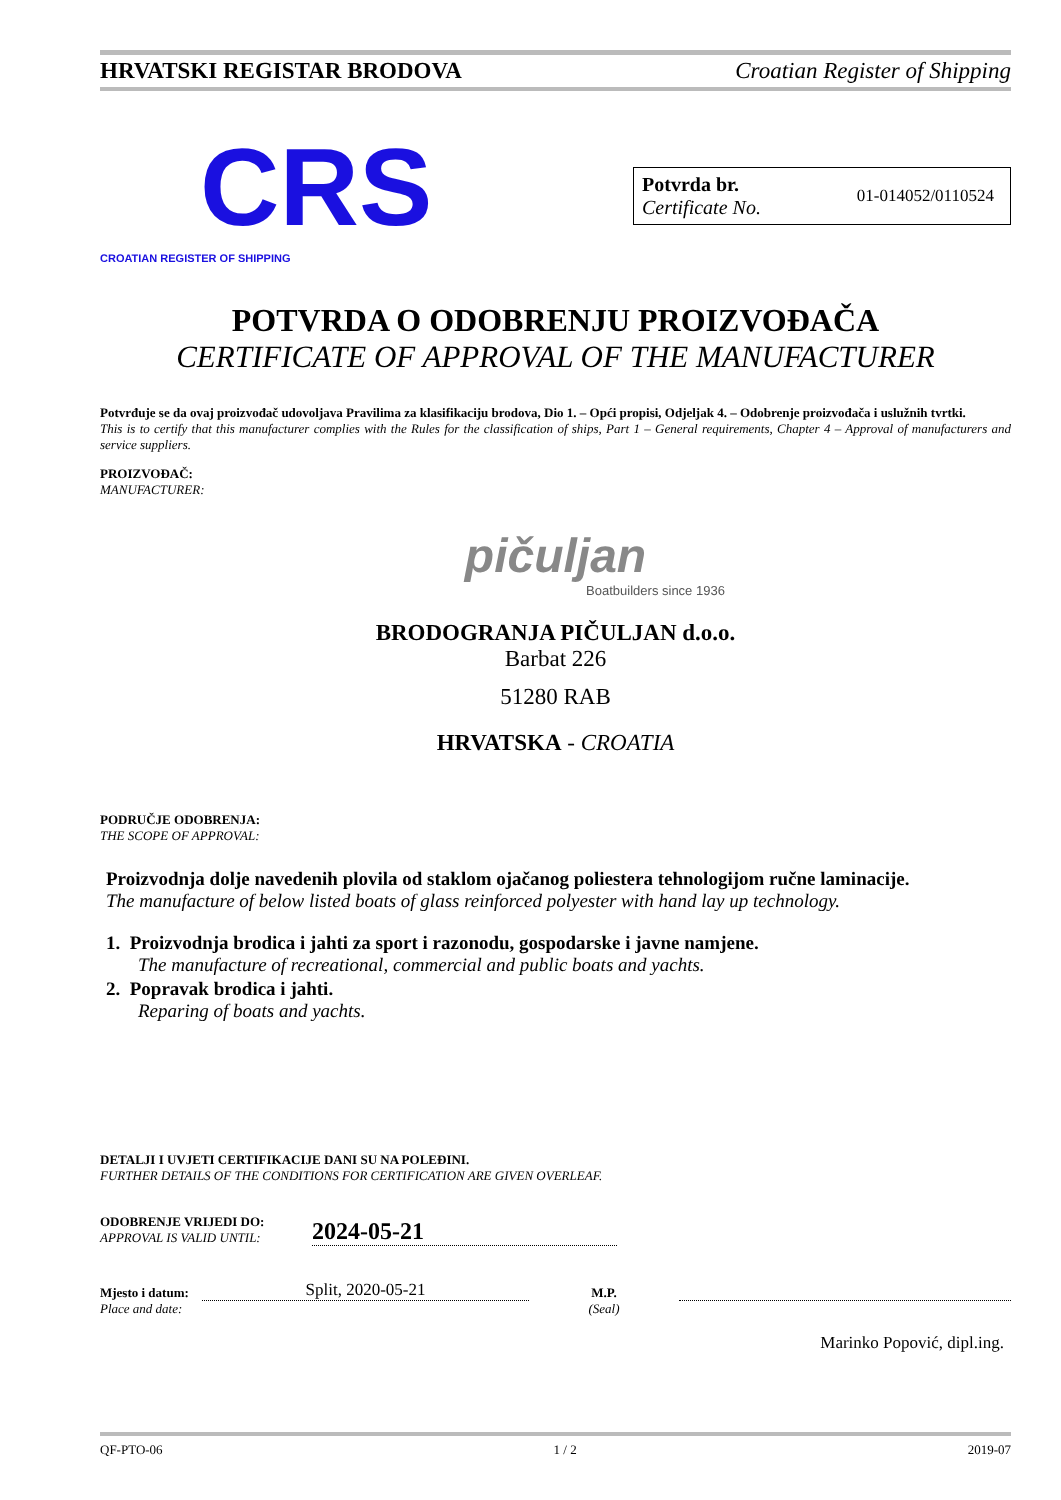HRVATSKI REGISTAR BRODOVA Croatian Register of Shipping
CRS
CROATIAN REGISTER OF SHIPPING
Potvrda br.
Certificate No.
01-014052/0110524
POTVRDA O ODOBRENJU PROIZVOĐAČA
CERTIFICATE OF APPROVAL OF THE MANUFACTURER
Potvrđuje se da ovaj proizvođač udovoljava Pravilima za klasifikaciju brodova, Dio 1. – Opći propisi, Odjeljak 4. – Odobrenje proizvođača i uslužnih tvrtki.
This is to certify that this manufacturer complies with the Rules for the classification of ships, Part 1 – General requirements, Chapter 4 – Approval of manufacturers and service suppliers.
PROIZVOĐAČ:
MANUFACTURER:
pičuljan
Boatbuilders since 1936
BRODOGRANJA PIČULJAN d.o.o.
Barbat 226
51280 RAB
HRVATSKA - CROATIA
PODRUČJE ODOBRENJA:
THE SCOPE OF APPROVAL:
Proizvodnja dolje navedenih plovila od staklom ojačanog poliestera tehnologijom ručne laminacije.
The manufacture of below listed boats of glass reinforced polyester with hand lay up technology.
1. Proizvodnja brodica i jahti za sport i razonodu, gospodarske i javne namjene.
The manufacture of recreational, commercial and public boats and yachts.
2. Popravak brodica i jahti.
Reparing of boats and yachts.
DETALJI I UVJETI CERTIFIKACIJE DANI SU NA POLEĐINI.
FURTHER DETAILS OF THE CONDITIONS FOR CERTIFICATION ARE GIVEN OVERLEAF.
ODOBRENJE VRIJEDI DO:
APPROVAL IS VALID UNTIL:
2024-05-21
Mjesto i datum:
Place and date:
Split, 2020-05-21
M.P.
(Seal)
Marinko Popović, dipl.ing.
QF-PTO-06 1 / 2 2019-07